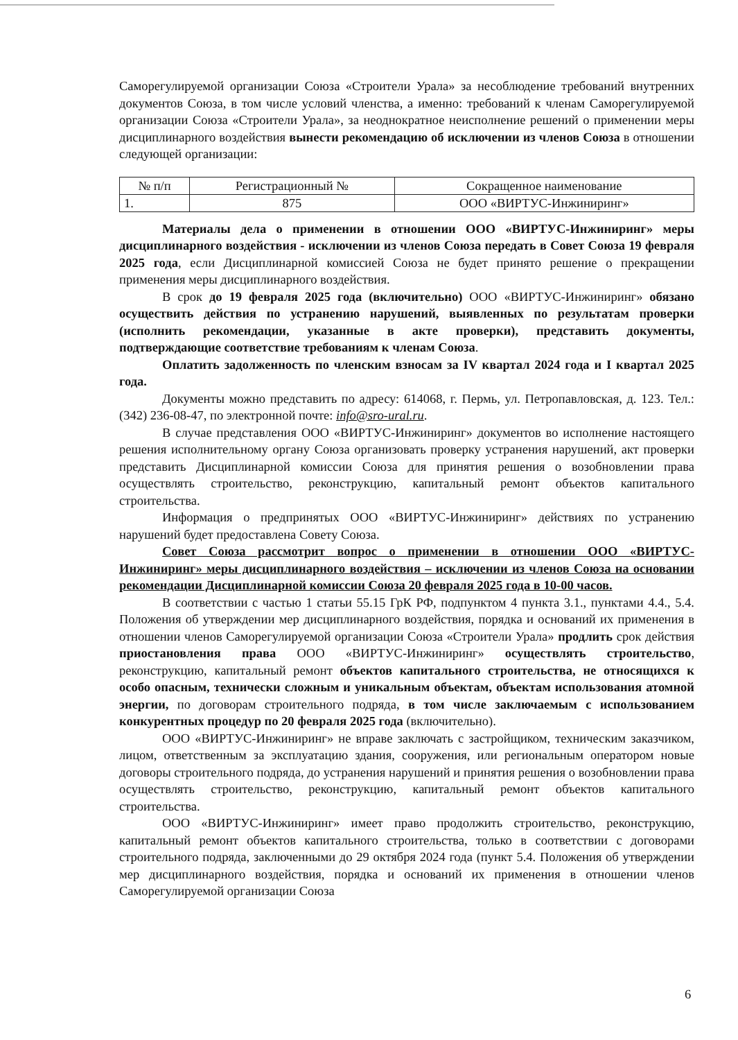Саморегулируемой организации Союза «Строители Урала» за несоблюдение требований внутренних документов Союза, в том числе условий членства, а именно: требований к членам Саморегулируемой организации Союза «Строители Урала», за неоднократное неисполнение решений о применении меры дисциплинарного воздействия вынести рекомендацию об исключении из членов Союза в отношении следующей организации:
| № п/п | Регистрационный № | Сокращенное наименование |
| 1. | 875 | ООО «ВИРТУС-Инжиниринг» |
Материалы дела о применении в отношении ООО «ВИРТУС-Инжиниринг» меры дисциплинарного воздействия - исключении из членов Союза передать в Совет Союза 19 февраля 2025 года, если Дисциплинарной комиссией Союза не будет принято решение о прекращении применения меры дисциплинарного воздействия.
В срок до 19 февраля 2025 года (включительно) ООО «ВИРТУС-Инжиниринг» обязано осуществить действия по устранению нарушений, выявленных по результатам проверки (исполнить рекомендации, указанные в акте проверки), представить документы, подтверждающие соответствие требованиям к членам Союза.
Оплатить задолженность по членским взносам за IV квартал 2024 года и I квартал 2025 года.
Документы можно представить по адресу: 614068, г. Пермь, ул. Петропавловская, д. 123. Тел.: (342) 236-08-47, по электронной почте: info@sro-ural.ru.
В случае представления ООО «ВИРТУС-Инжиниринг» документов во исполнение настоящего решения исполнительному органу Союза организовать проверку устранения нарушений, акт проверки представить Дисциплинарной комиссии Союза для принятия решения о возобновлении права осуществлять строительство, реконструкцию, капитальный ремонт объектов капитального строительства.
Информация о предпринятых ООО «ВИРТУС-Инжиниринг» действиях по устранению нарушений будет предоставлена Совету Союза.
Совет Союза рассмотрит вопрос о применении в отношении ООО «ВИРТУС-Инжиниринг» меры дисциплинарного воздействия – исключении из членов Союза на основании рекомендации Дисциплинарной комиссии Союза 20 февраля 2025 года в 10-00 часов.
В соответствии с частью 1 статьи 55.15 ГрК РФ, подпунктом 4 пункта 3.1., пунктами 4.4., 5.4. Положения об утверждении мер дисциплинарного воздействия, порядка и оснований их применения в отношении членов Саморегулируемой организации Союза «Строители Урала» продлить срок действия приостановления права ООО «ВИРТУС-Инжиниринг» осуществлять строительство, реконструкцию, капитальный ремонт объектов капитального строительства, не относящихся к особо опасным, технически сложным и уникальным объектам, объектам использования атомной энергии, по договорам строительного подряда, в том числе заключаемым с использованием конкурентных процедур по 20 февраля 2025 года (включительно).
ООО «ВИРТУС-Инжиниринг» не вправе заключать с застройщиком, техническим заказчиком, лицом, ответственным за эксплуатацию здания, сооружения, или региональным оператором новые договоры строительного подряда, до устранения нарушений и принятия решения о возобновлении права осуществлять строительство, реконструкцию, капитальный ремонт объектов капитального строительства.
ООО «ВИРТУС-Инжиниринг» имеет право продолжить строительство, реконструкцию, капитальный ремонт объектов капитального строительства, только в соответствии с договорами строительного подряда, заключенными до 29 октября 2024 года (пункт 5.4. Положения об утверждении мер дисциплинарного воздействия, порядка и оснований их применения в отношении членов Саморегулируемой организации Союза
6